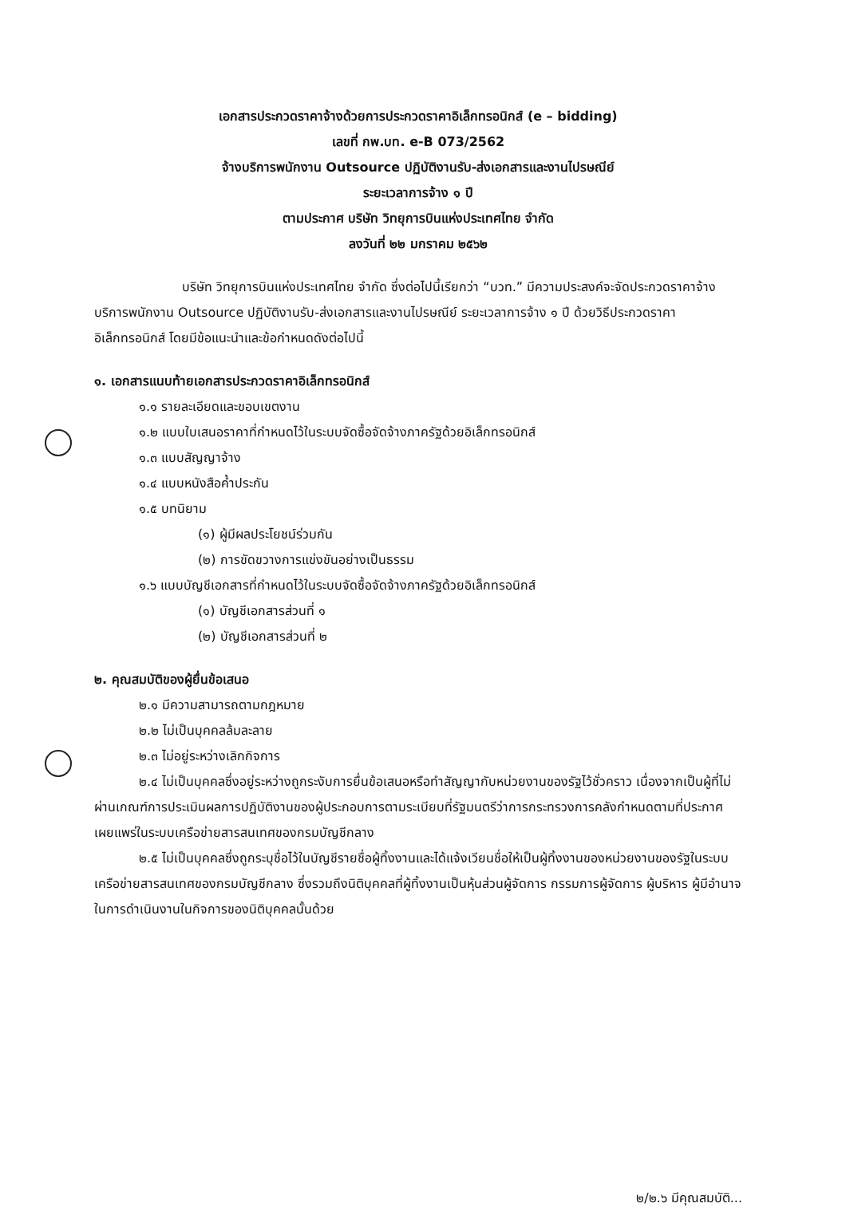เอกสารประกวดราคาจ้างด้วยการประกวดราคาอิเล็กทรอนิกส์ (e – bidding)
เลขที่ กพ.บท. e-B 073/2562
จ้างบริการพนักงาน Outsource ปฏิบัติงานรับ-ส่งเอกสารและงานไปรษณีย์
ระยะเวลาการจ้าง ๑ ปี
ตามประกาศ บริษัท วิทยุการบินแห่งประเทศไทย จำกัด
ลงวันที่ ๒๒ มกราคม ๒๕๖๒
บริษัท วิทยุการบินแห่งประเทศไทย จำกัด ซึ่งต่อไปนี้เรียกว่า “บวท.” มีความประสงค์จะจัดประกวดราคาจ้างบริการพนักงาน Outsource ปฏิบัติงานรับ-ส่งเอกสารและงานไปรษณีย์ ระยะเวลาการจ้าง ๑ ปี ด้วยวิธีประกวดราคาอิเล็กทรอนิกส์ โดยมีข้อแนะนำและข้อกำหนดดังต่อไปนี้
๑. เอกสารแนบท้ายเอกสารประกวดราคาอิเล็กทรอนิกส์
๑.๑ รายละเอียดและขอบเขตงาน
๑.๒ แบบใบเสนอราคาที่กำหนดไว้ในระบบจัดซื้อจัดจ้างภาครัฐด้วยอิเล็กทรอนิกส์
๑.๓ แบบสัญญาจ้าง
๑.๔ แบบหนังสือค้ำประกัน
๑.๕ บทนิยาม
(๑) ผู้มีผลประโยชน์ร่วมกัน
(๒) การขัดขวางการแข่งขันอย่างเป็นธรรม
๑.๖ แบบบัญชีเอกสารที่กำหนดไว้ในระบบจัดซื้อจัดจ้างภาครัฐด้วยอิเล็กทรอนิกส์
(๑) บัญชีเอกสารส่วนที่ ๑
(๒) บัญชีเอกสารส่วนที่ ๒
๒. คุณสมบัติของผู้ยื่นข้อเสนอ
๒.๑ มีความสามารถตามกฎหมาย
๒.๒ ไม่เป็นบุคคลล้มละลาย
๒.๓ ไม่อยู่ระหว่างเลิกกิจการ
๒.๔ ไม่เป็นบุคคลซึ่งอยู่ระหว่างถูกระงับการยื่นข้อเสนอหรือทำสัญญากับหน่วยงานของรัฐไว้ชั่วคราว เนื่องจากเป็นผู้ที่ไม่ผ่านเกณฑ์การประเมินผลการปฏิบัติงานของผู้ประกอบการตามระเบียบที่รัฐมนตรีว่าการกระทรวงการคลังกำหนดตามที่ประกาศเผยแพร่ในระบบเครือข่ายสารสนเทศของกรมบัญชีกลาง
๒.๕ ไม่เป็นบุคคลซึ่งถูกระบุชื่อไว้ในบัญชีรายชื่อผู้ทิ้งงานและได้แจ้งเวียนชื่อให้เป็นผู้ทิ้งงานของหน่วยงานของรัฐในระบบเครือข่ายสารสนเทศของกรมบัญชีกลาง ซึ่งรวมถึงนิติบุคคลที่ผู้ทิ้งงานเป็นหุ้นส่วนผู้จัดการ กรรมการผู้จัดการ ผู้บริหาร ผู้มีอำนาจในการดำเนินงานในกิจการของนิติบุคคลนั้นด้วย
๒/๒.๖ มีคุณสมบัติ...